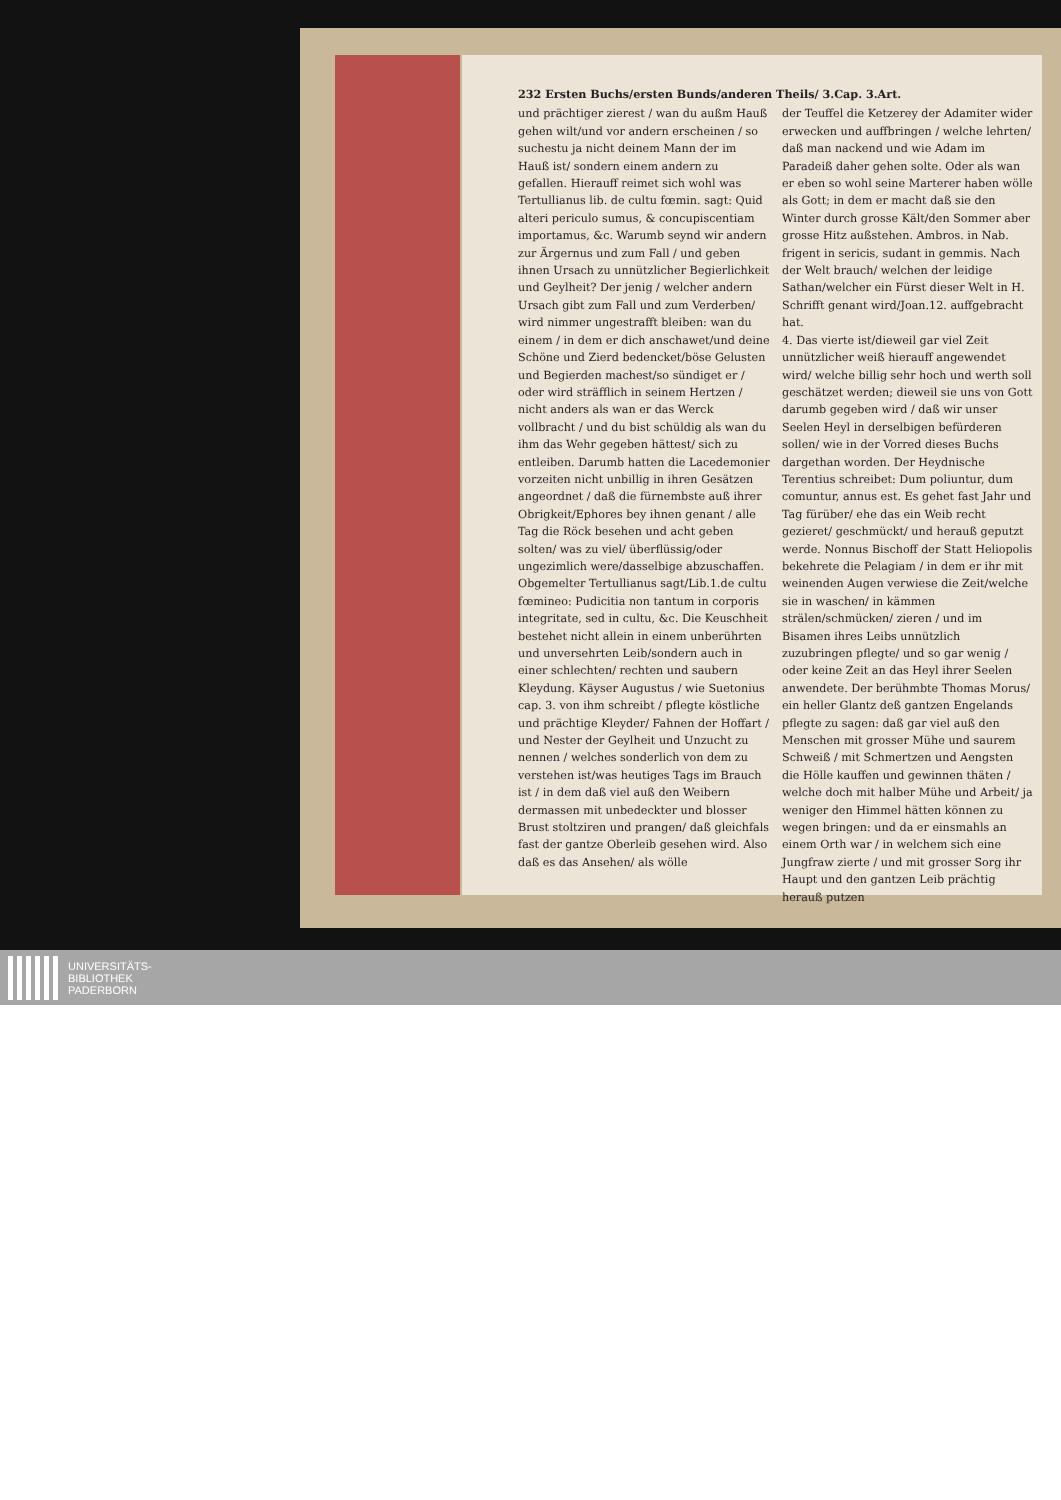232 Ersten Buchs/ersten Bunds/anderen Theils/ 3.Cap. 3.Art.
und prächtiger zierest / wan du außm Hauß gehen wilt/und vor andern erscheinen / so suchestu ja nicht deinem Mann der im Hauß ist/ sondern einem andern zu gefallen. Hierauff reimet sich wohl was Tertullianus lib. de cultu fœmin. sagt: Quid alteri periculo sumus, & concupiscentiam importamus, &c. Warumb seynd wir andern zur Ärgernus und zum Fall / und geben ihnen Ursach zu unnützlicher Begierlichkeit und Geylheit? Der jenig / welcher andern Ursach gibt zum Fall und zum Verderben/ wird nimmer ungestrafft bleiben: wan du einem / in dem er dich anschawet/und deine Schöne und Zierd bedencket/böse Gelusten und Begierden machest/so sündiget er / oder wird sträfflich in seinem Hertzen / nicht anders als wan er das Werck vollbracht / und du bist schüldig als wan du ihm das Wehr gegeben hättest/ sich zu entleiben. Darumb hatten die Lacedemonier vorzeiten nicht unbillig in ihren Gesätzen angeordnet / daß die fürnembste auß ihrer Obrigkeit/Ephores bey ihnen genant / alle Tag die Röck besehen und acht geben solten/ was zu viel/ überflüssig/oder ungezimlich were/dasselbige abzuschaffen. Obgemelter Tertullianus sagt/Lib.1.de cultu fœmineo: Pudicitia non tantum in corporis integritate, sed in cultu, &c. Die Keuschheit bestehet nicht allein in einem unberührten und unversehrten Leib/sondern auch in einer schlechten/ rechten und saubern Kleydung. Käyser Augustus / wie Suetonius cap. 3. von ihm schreibt / pflegte köstliche und prächtige Kleyder/ Fahnen der Hoffart / und Nester der Geylheit und Unzucht zu nennen / welches sonderlich von dem zu verstehen ist/was heutiges Tags im Brauch ist / in dem daß viel auß den Weibern dermassen mit unbedeckter und blosser Brust stoltziren und prangen/ daß gleichfals fast der gantze Oberleib gesehen wird. Also daß es das Ansehen/ als wölle
der Teuffel die Ketzerey der Adamiter wider erwecken und auffbringen / welche lehrten/ daß man nackend und wie Adam im Paradeiß daher gehen solte. Oder als wan er eben so wohl seine Marterer haben wölle als Gott; in dem er macht daß sie den Winter durch grosse Kält/den Sommer aber grosse Hitz außstehen. Ambros. in Nab. frigent in sericis, sudant in gemmis. Nach der Welt brauch/ welchen der leidige Sathan/welcher ein Fürst dieser Welt in H. Schrifft genant wird/Joan.12. auffgebracht hat.
4. Das vierte ist/dieweil gar viel Zeit unnützlicher weiß hierauff angewendet wird/ welche billig sehr hoch und werth soll geschätzet werden; dieweil sie uns von Gott darumb gegeben wird / daß wir unser Seelen Heyl in derselbigen befürderen sollen/ wie in der Vorred dieses Buchs dargethan worden. Der Heydnische Terentius schreibet: Dum poliuntur, dum comuntur, annus est. Es gehet fast Jahr und Tag fürüber/ ehe das ein Weib recht gezieret/ geschmückt/ und herauß geputzt werde. Nonnus Bischoff der Statt Heliopolis bekehrete die Pelagiam / in dem er ihr mit weinenden Augen verwiese die Zeit/welche sie in waschen/ in kämmen strälen/schmücken/ zieren / und im Bisamen ihres Leibs unnützlich zuzubringen pflegte/ und so gar wenig / oder keine Zeit an das Heyl ihrer Seelen anwendete. Der berühmbte Thomas Morus/ ein heller Glantz deß gantzen Engelands pflegte zu sagen: daß gar viel auß den Menschen mit grosser Mühe und saurem Schweiß / mit Schmertzen und Aengsten die Hölle kauffen und gewinnen thäten / welche doch mit halber Mühe und Arbeit/ ja weniger den Himmel hätten können zu wegen bringen: und da er einsmahls an einem Orth war / in welchem sich eine Jungfraw zierte / und mit grosser Sorg ihr Haupt und den gantzen Leib prächtig herauß putzen
UNIVERSITÄTS-
BIBLIOTHEK
PADERBORN